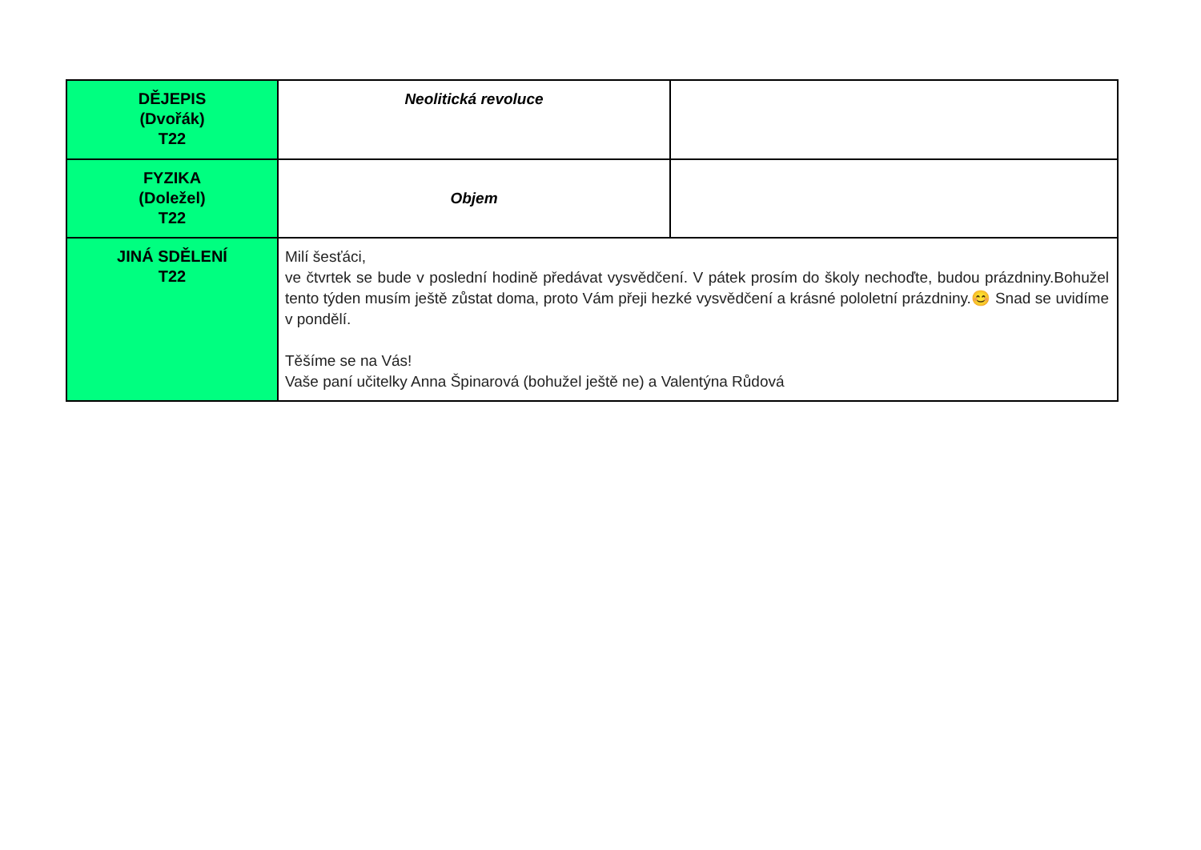| DĚJEPIS (Dvořák) T22 | Neolitická revoluce | |
| FYZIKA (Doležel) T22 | Objem | |
| JINÁ SDĚLENÍ T22 | Milí šesťáci, ve čtvrtek se bude v poslední hodině předávat vysvědčení. V pátek prosím do školy nechoďte, budou prázdniny.Bohužel tento týden musím ještě zůstat doma, proto Vám přeji hezké vysvědčení a krásné pololetní prázdniny.😊 Snad se uvidíme v pondělí. Těšíme se na Vás! Vaše paní učitelky Anna Špinarová (bohužel ještě ne) a Valentýna Růdová | |